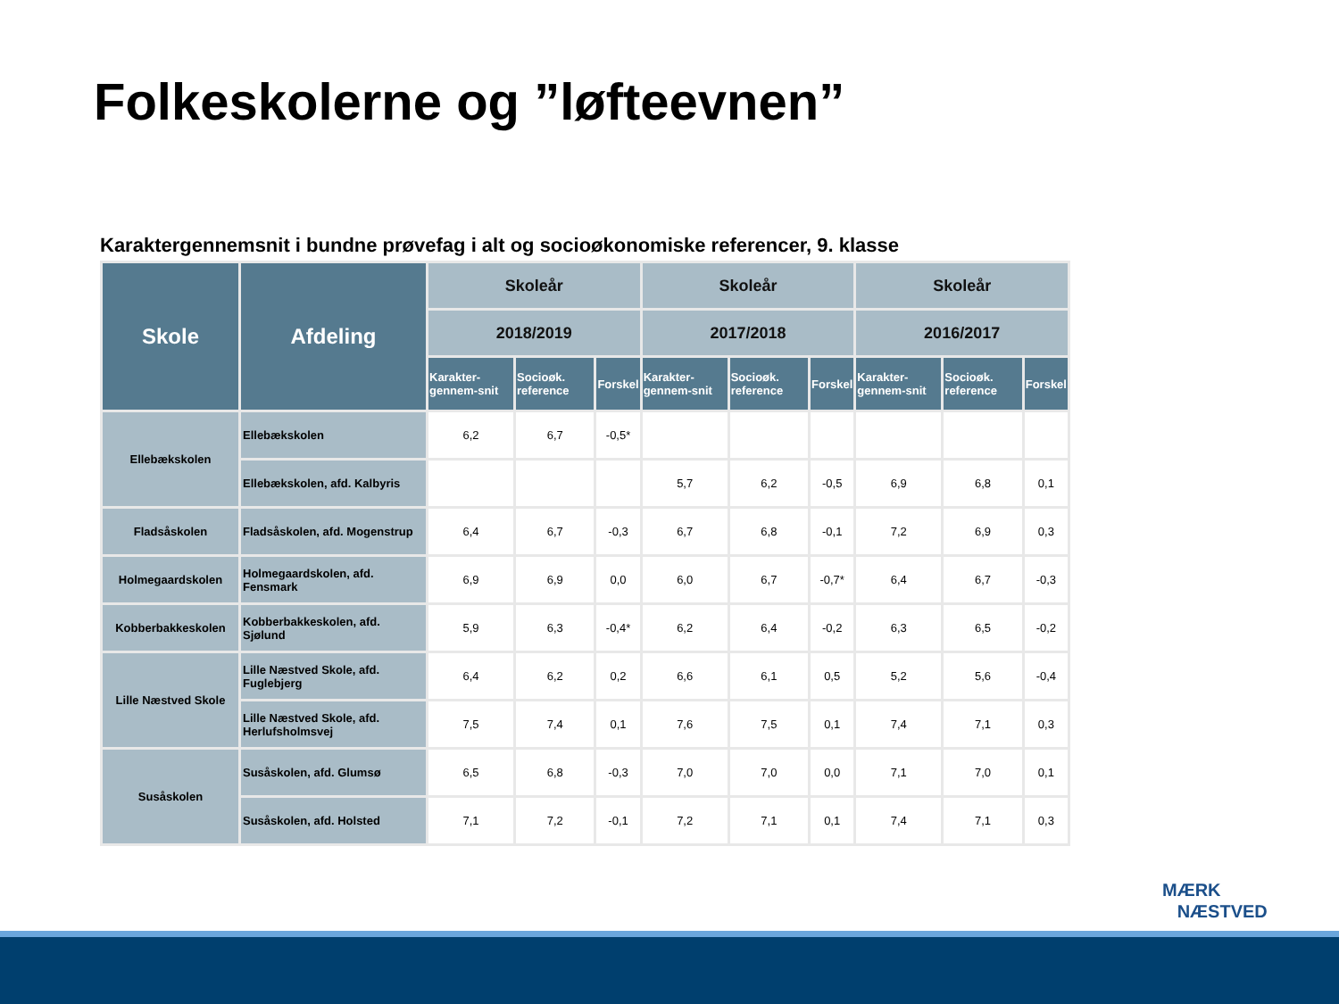Folkeskolerne og ”løfteevnen”
Karaktergennemsnit i bundne prøvefag i alt og socioøkonomiske referencer, 9. klasse
| Skole | Afdeling | Skoleår | | | Skoleår | | | Skoleår | | |
| --- | --- | --- | --- | --- | --- | --- | --- | --- | --- | --- |
| | | 2018/2019 | | | 2017/2018 | | | 2016/2017 | | |
| | | Karakter-gennem-snit | Socioøk. reference | Forskel | Karakter-gennem-snit | Socioøk. reference | Forskel | Karakter-gennem-snit | Socioøk. reference | Forskel |
| Ellebækskolen | Ellebækskolen | 6,2 | 6,7 | -0,5* | | | | | | |
| | Ellebækskolen, afd. Kalbyris | | | | 5,7 | 6,2 | -0,5 | 6,9 | 6,8 | 0,1 |
| Fladsåskolen | Fladsåskolen, afd. Mogenstrup | 6,4 | 6,7 | -0,3 | 6,7 | 6,8 | -0,1 | 7,2 | 6,9 | 0,3 |
| Holmegaardskolen | Holmegaardskolen, afd. Fensmark | 6,9 | 6,9 | 0,0 | 6,0 | 6,7 | -0,7* | 6,4 | 6,7 | -0,3 |
| Kobberbakkeskolen | Kobberbakkeskolen, afd. Sjølund | 5,9 | 6,3 | -0,4* | 6,2 | 6,4 | -0,2 | 6,3 | 6,5 | -0,2 |
| Lille Næstved Skole | Lille Næstved Skole, afd. Fuglebjerg | 6,4 | 6,2 | 0,2 | 6,6 | 6,1 | 0,5 | 5,2 | 5,6 | -0,4 |
| | Lille Næstved Skole, afd. Herlufsholmsvej | 7,5 | 7,4 | 0,1 | 7,6 | 7,5 | 0,1 | 7,4 | 7,1 | 0,3 |
| Susåskolen | Susåskolen, afd. Glumsø | 6,5 | 6,8 | -0,3 | 7,0 | 7,0 | 0,0 | 7,1 | 7,0 | 0,1 |
| | Susåskolen, afd. Holsted | 7,1 | 7,2 | -0,1 | 7,2 | 7,1 | 0,1 | 7,4 | 7,1 | 0,3 |
MÆRK
NÆSTVED